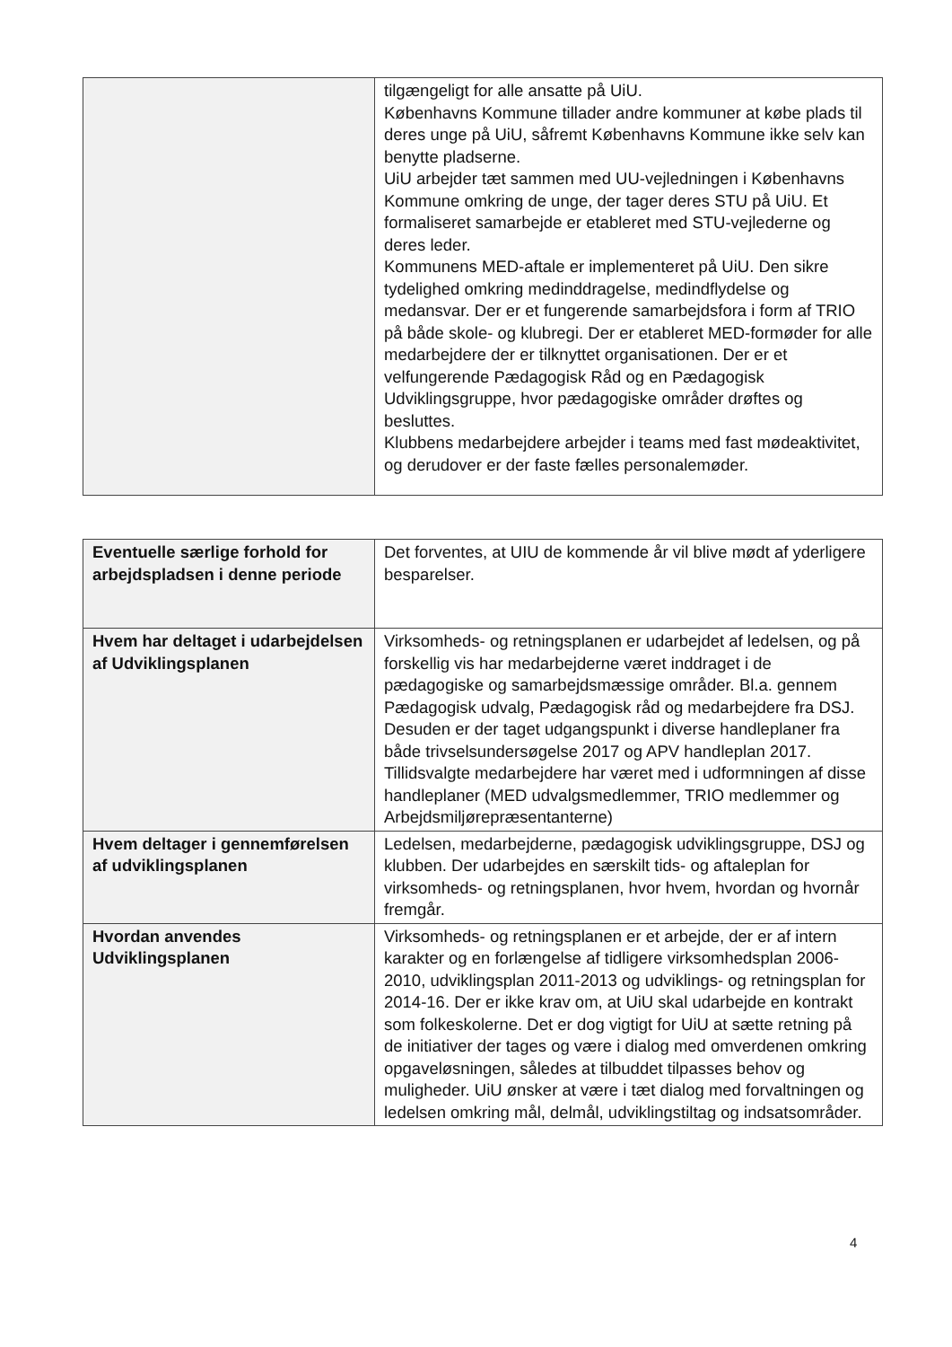| | tilgængeligt for alle ansatte på UiU. Københavns Kommune tillader andre kommuner at købe plads til deres unge på UiU, såfremt Københavns Kommune ikke selv kan benytte pladserne. UiU arbejder tæt sammen med UU-vejledningen i Københavns Kommune omkring de unge, der tager deres STU på UiU. Et formaliseret samarbejde er etableret med STU-vejlederne og deres leder. Kommunens MED-aftale er implementeret på UiU. Den sikre tydelighed omkring medinddragelse, medindflydelse og medansvar. Der er et fungerende samarbejdsfora i form af TRIO på både skole- og klubregi. Der er etableret MED-formøder for alle medarbejdere der er tilknyttet organisationen. Der er et velfungerende Pædagogisk Råd og en Pædagogisk Udviklingsgruppe, hvor pædagogiske områder drøftes og besluttes. Klubbens medarbejdere arbejder i teams med fast mødeaktivitet, og derudover er der faste fælles personalemøder. |
| Eventuelle særlige forhold for arbejdspladsen i denne periode | Det forventes, at UIU de kommende år vil blive mødt af yderligere besparelser. |
| Hvem har deltaget i udarbejdelsen af Udviklingsplanen | Virksomheds- og retningsplanen er udarbejdet af ledelsen, og på forskellig vis har medarbejderne været inddraget i de pædagogiske og samarbejdsmæssige områder. Bl.a. gennem Pædagogisk udvalg, Pædagogisk råd og medarbejdere fra DSJ. Desuden er der taget udgangspunkt i diverse handleplaner fra både trivselsundersøgelse 2017 og APV handleplan 2017. Tillidsvalgte medarbejdere har været med i udformningen af disse handleplaner (MED udvalgsmedlemmer, TRIO medlemmer og Arbejdsmiljørepræsentanterne) |
| Hvem deltager i gennemførelsen af udviklingsplanen | Ledelsen, medarbejderne, pædagogisk udviklingsgruppe, DSJ og klubben. Der udarbejdes en særskilt tids- og aftaleplan for virksomheds- og retningsplanen, hvor hvem, hvordan og hvornår fremgår. |
| Hvordan anvendes Udviklingsplanen | Virksomheds- og retningsplanen er et arbejde, der er af intern karakter og en forlængelse af tidligere virksomhedsplan 2006-2010, udviklingsplan 2011-2013 og udviklings- og retningsplan for 2014-16. Der er ikke krav om, at UiU skal udarbejde en kontrakt som folkeskolerne. Det er dog vigtigt for UiU at sætte retning på de initiativer der tages og være i dialog med omverdenen omkring opgaveløsningen, således at tilbuddet tilpasses behov og muligheder. UiU ønsker at være i tæt dialog med forvaltningen og ledelsen omkring mål, delmål, udviklingstiltag og indsatsområder. |
4